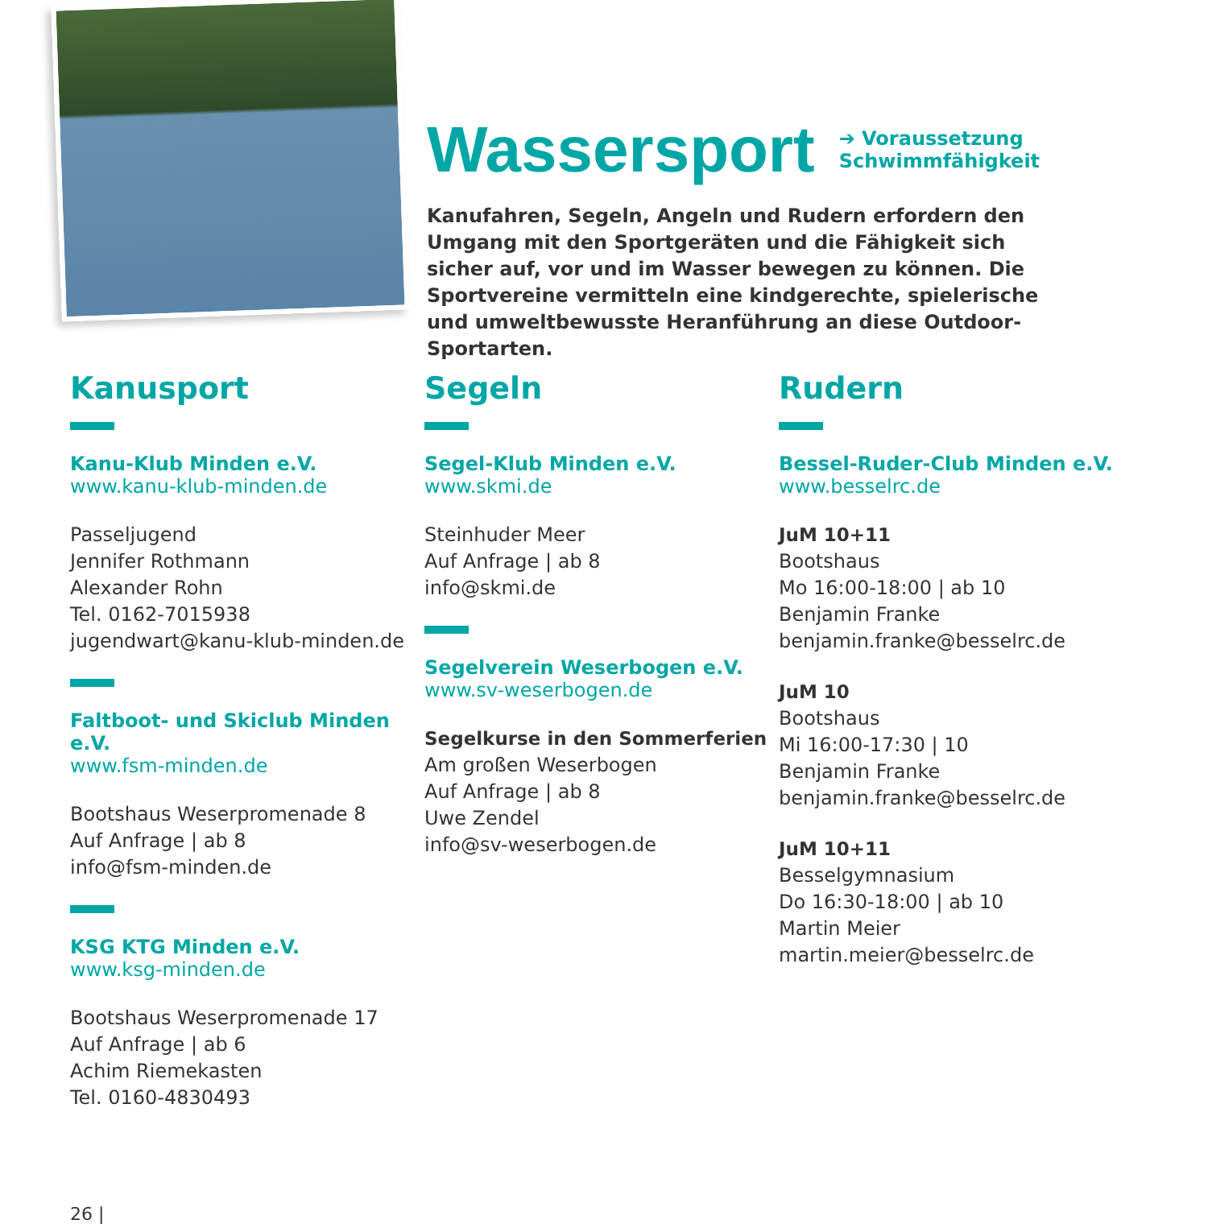Wassersport
➔ Voraussetzung
Schwimmfähigkeit
Kanufahren, Segeln, Angeln und Rudern erfordern den Umgang mit den Sportgeräten und die Fähigkeit sich sicher auf, vor und im Wasser bewegen zu können. Die Sportvereine vermitteln eine kindgerechte, spielerische und umweltbewusste Heranführung an diese Outdoor-Sportarten.
Kanusport
Kanu-Klub Minden e.V.
www.kanu-klub-minden.de
Passeljugend
Jennifer Rothmann
Alexander Rohn
Tel. 0162-7015938
jugendwart@kanu-klub-minden.de
Faltboot- und Skiclub Minden e.V.
www.fsm-minden.de
Bootshaus Weserpromenade 8
Auf Anfrage | ab 8
info@fsm-minden.de
KSG KTG Minden e.V.
www.ksg-minden.de
Bootshaus Weserpromenade 17
Auf Anfrage | ab 6
Achim Riemekasten
Tel. 0160-4830493
Segeln
Segel-Klub Minden e.V.
www.skmi.de
Steinhuder Meer
Auf Anfrage | ab 8
info@skmi.de
Segelverein Weserbogen e.V.
www.sv-weserbogen.de
Segelkurse in den Sommerferien
Am großen Weserbogen
Auf Anfrage | ab 8
Uwe Zendel
info@sv-weserbogen.de
Rudern
Bessel-Ruder-Club Minden e.V.
www.besselrc.de
JuM 10+11
Bootshaus
Mo 16:00-18:00 | ab 10
Benjamin Franke
benjamin.franke@besselrc.de
JuM 10
Bootshaus
Mi 16:00-17:30 | 10
Benjamin Franke
benjamin.franke@besselrc.de
JuM 10+11
Besselgymnasium
Do 16:30-18:00 | ab 10
Martin Meier
martin.meier@besselrc.de
26 |